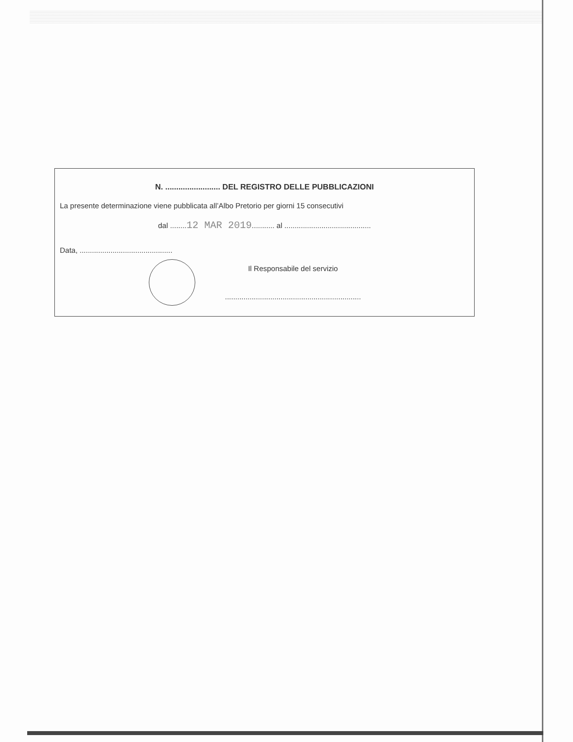N. ......................... DEL REGISTRO DELLE PUBBLICAZIONI
La presente determinazione viene pubblicata all’Albo Pretorio per giorni 15 consecutivi
dal ........12 MAR 2019........... al ..........................................
Data, .............................................
Il Responsabile del servizio
..................................................................